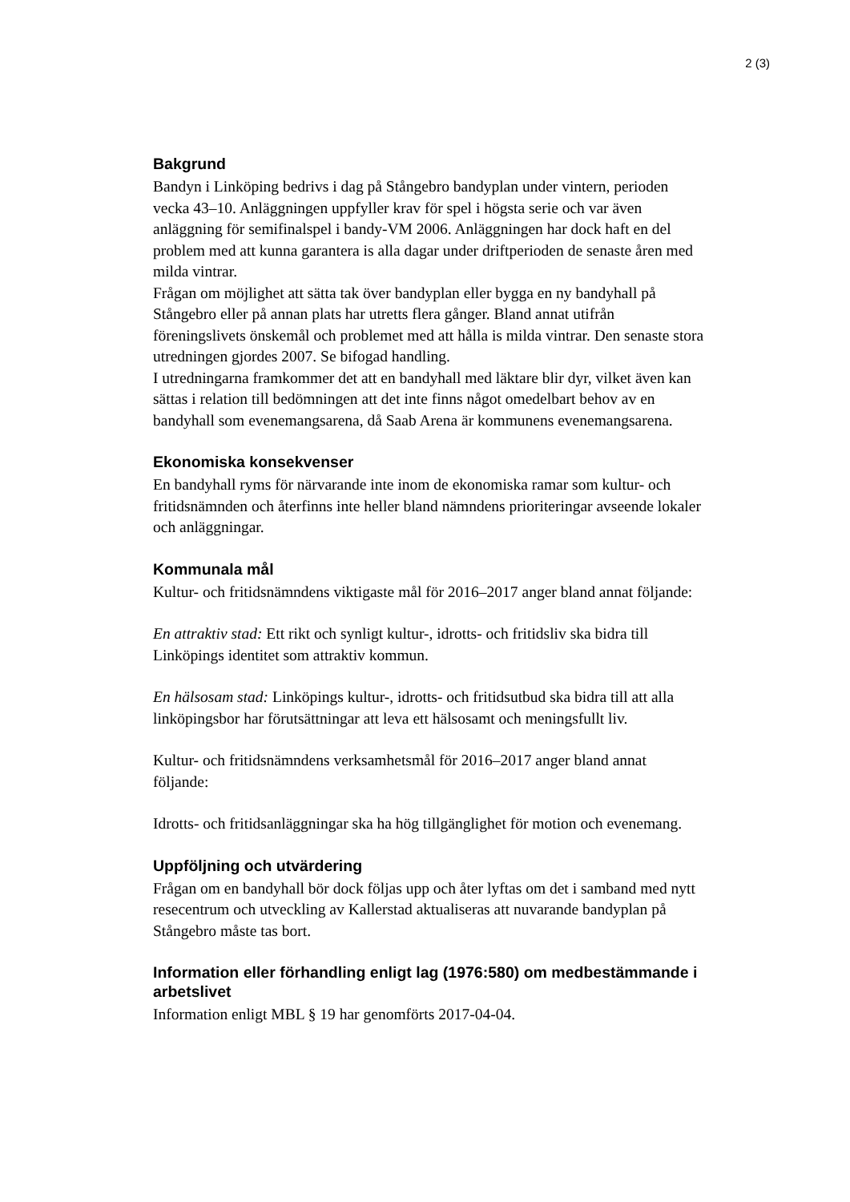2 (3)
Bakgrund
Bandyn i Linköping bedrivs i dag på Stångebro bandyplan under vintern, perioden vecka 43–10. Anläggningen uppfyller krav för spel i högsta serie och var även anläggning för semifinalspel i bandy-VM 2006. Anläggningen har dock haft en del problem med att kunna garantera is alla dagar under driftperioden de senaste åren med milda vintrar.
Frågan om möjlighet att sätta tak över bandyplan eller bygga en ny bandyhall på Stångebro eller på annan plats har utretts flera gånger. Bland annat utifrån föreningslivets önskemål och problemet med att hålla is milda vintrar. Den senaste stora utredningen gjordes 2007. Se bifogad handling.
I utredningarna framkommer det att en bandyhall med läktare blir dyr, vilket även kan sättas i relation till bedömningen att det inte finns något omedelbart behov av en bandyhall som evenemangsarena, då Saab Arena är kommunens evenemangsarena.
Ekonomiska konsekvenser
En bandyhall ryms för närvarande inte inom de ekonomiska ramar som kultur- och fritidsnämnden och återfinns inte heller bland nämndens prioriteringar avseende lokaler och anläggningar.
Kommunala mål
Kultur- och fritidsnämndens viktigaste mål för 2016–2017 anger bland annat följande:
En attraktiv stad: Ett rikt och synligt kultur-, idrotts- och fritidsliv ska bidra till Linköpings identitet som attraktiv kommun.
En hälsosam stad: Linköpings kultur-, idrotts- och fritidsutbud ska bidra till att alla linköpingsbor har förutsättningar att leva ett hälsosamt och meningsfullt liv.
Kultur- och fritidsnämndens verksamhetsmål för 2016–2017 anger bland annat följande:
Idrotts- och fritidsanläggningar ska ha hög tillgänglighet för motion och evenemang.
Uppföljning och utvärdering
Frågan om en bandyhall bör dock följas upp och åter lyftas om det i samband med nytt resecentrum och utveckling av Kallerstad aktualiseras att nuvarande bandyplan på Stångebro måste tas bort.
Information eller förhandling enligt lag (1976:580) om medbestämmande i arbetslivet
Information enligt MBL § 19 har genomförts 2017-04-04.